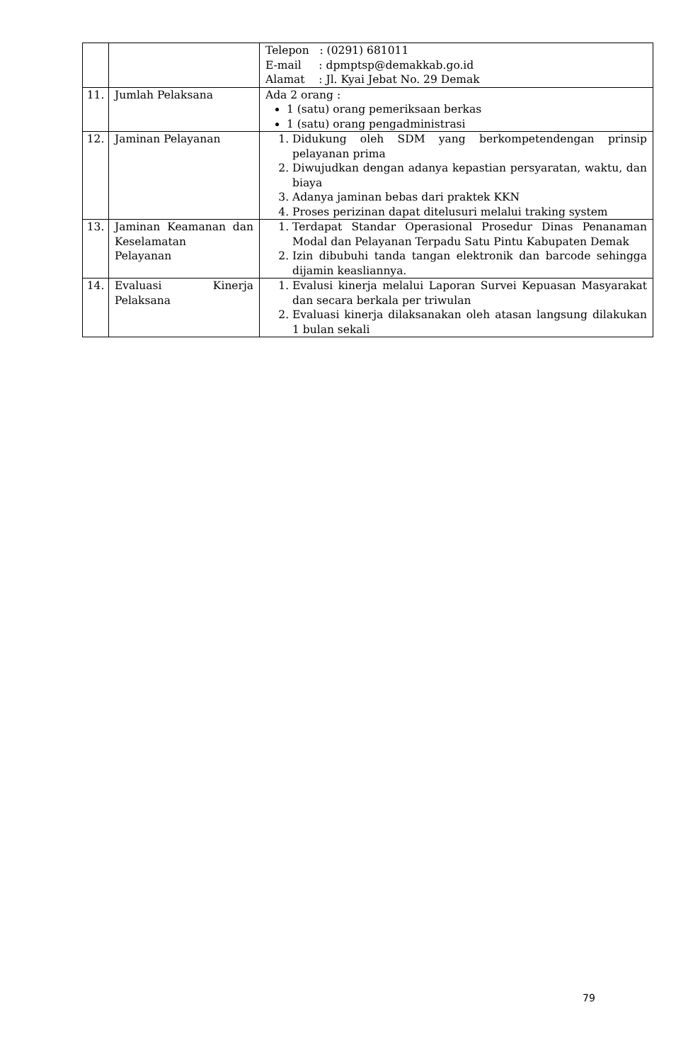| | | Telepon : (0291) 681011 E-mail : dpmptsp@demakkab.go.id Alamat : Jl. Kyai Jebat No. 29 Demak |
| 11. | Jumlah Pelaksana | Ada 2 orang : 1 (satu) orang pemeriksaan berkas 1 (satu) orang pengadministrasi |
| 12. | Jaminan Pelayanan | 1. Didukung oleh SDM yang berkompetendengan prinsip pelayanan prima 2. Diwujudkan dengan adanya kepastian persyaratan, waktu, dan biaya 3. Adanya jaminan bebas dari praktek KKN 4. Proses perizinan dapat ditelusuri melalui traking system |
| 13. | Jaminan Keamanan dan Keselamatan Pelayanan | 1. Terdapat Standar Operasional Prosedur Dinas Penanaman Modal dan Pelayanan Terpadu Satu Pintu Kabupaten Demak 2. Izin dibubuhi tanda tangan elektronik dan barcode sehingga dijamin keasliannya. |
| 14. | Evaluasi Kinerja Pelaksana | 1. Evalusi kinerja melalui Laporan Survei Kepuasan Masyarakat dan secara berkala per triwulan 2. Evaluasi kinerja dilaksanakan oleh atasan langsung dilakukan 1 bulan sekali |
79